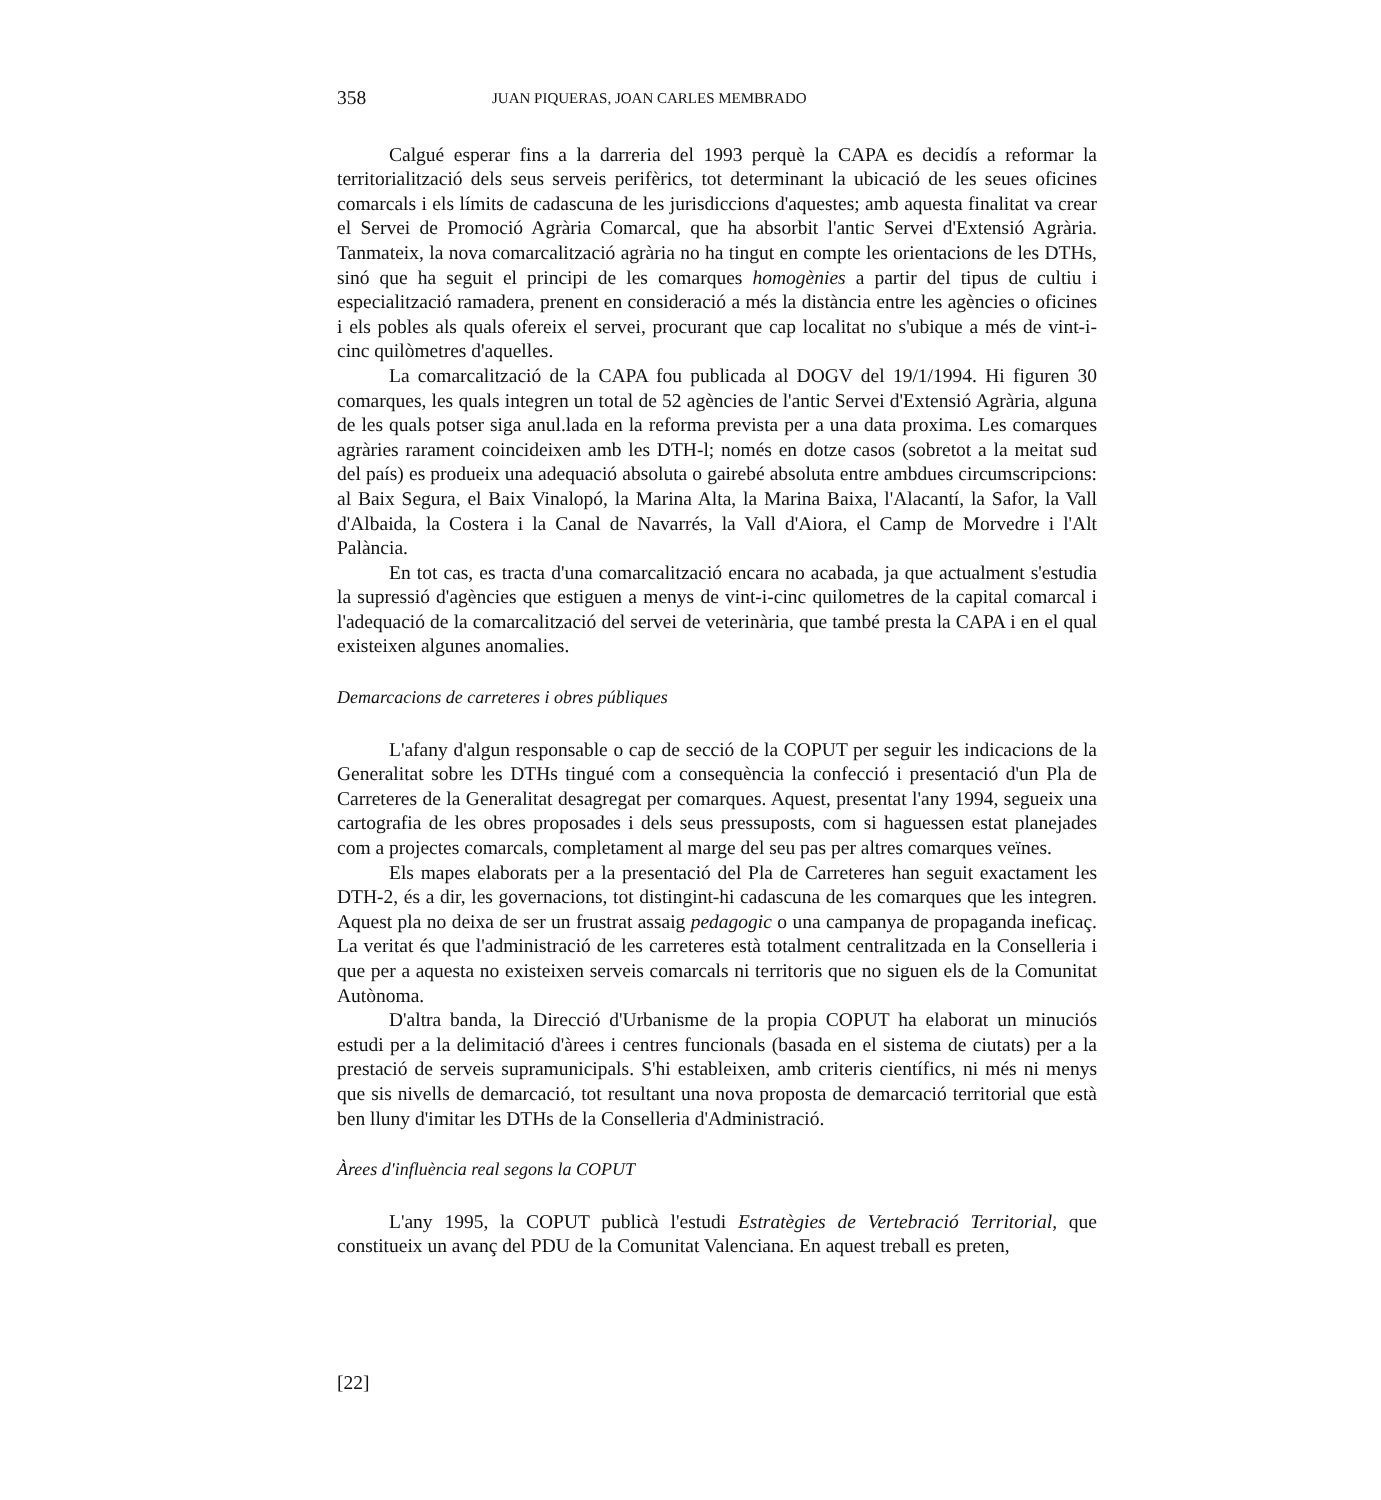358 JUAN PIQUERAS, JOAN CARLES MEMBRADO
Calgué esperar fins a la darreria del 1993 perquè la CAPA es decidís a reformar la territorialització dels seus serveis perifèrics, tot determinant la ubicació de les seues oficines comarcals i els límits de cadascuna de les jurisdiccions d'aquestes; amb aquesta finalitat va crear el Servei de Promoció Agrària Comarcal, que ha absorbit l'antic Servei d'Extensió Agrària. Tanmateix, la nova comarcalització agrària no ha tingut en compte les orientacions de les DTHs, sinó que ha seguit el principi de les comarques homogènies a partir del tipus de cultiu i especialització ramadera, prenent en consideració a més la distància entre les agències o oficines i els pobles als quals ofereix el servei, procurant que cap localitat no s'ubique a més de vint-i-cinc quilòmetres d'aquelles.
La comarcalització de la CAPA fou publicada al DOGV del 19/1/1994. Hi figuren 30 comarques, les quals integren un total de 52 agències de l'antic Servei d'Extensió Agrària, alguna de les quals potser siga anul.lada en la reforma prevista per a una data proxima. Les comarques agràries rarament coincideixen amb les DTH-l; només en dotze casos (sobretot a la meitat sud del país) es produeix una adequació absoluta o gairebé absoluta entre ambdues circumscripcions: al Baix Segura, el Baix Vinalopó, la Marina Alta, la Marina Baixa, l'Alacantí, la Safor, la Vall d'Albaida, la Costera i la Canal de Navarrés, la Vall d'Aiora, el Camp de Morvedre i l'Alt Palància.
En tot cas, es tracta d'una comarcalització encara no acabada, ja que actualment s'estudia la supressió d'agències que estiguen a menys de vint-i-cinc quilometres de la capital comarcal i l'adequació de la comarcalització del servei de veterinària, que també presta la CAPA i en el qual existeixen algunes anomalies.
Demarcacions de carreteres i obres públiques
L'afany d'algun responsable o cap de secció de la COPUT per seguir les indicacions de la Generalitat sobre les DTHs tingué com a consequència la confecció i presentació d'un Pla de Carreteres de la Generalitat desagregat per comarques. Aquest, presentat l'any 1994, segueix una cartografia de les obres proposades i dels seus pressuposts, com si haguessen estat planejades com a projectes comarcals, completament al marge del seu pas per altres comarques veïnes.
Els mapes elaborats per a la presentació del Pla de Carreteres han seguit exactament les DTH-2, és a dir, les governacions, tot distingint-hi cadascuna de les comarques que les integren. Aquest pla no deixa de ser un frustrat assaig pedagogic o una campanya de propaganda ineficaç. La veritat és que l'administració de les carreteres està totalment centralitzada en la Conselleria i que per a aquesta no existeixen serveis comarcals ni territoris que no siguen els de la Comunitat Autònoma.
D'altra banda, la Direcció d'Urbanisme de la propia COPUT ha elaborat un minuciós estudi per a la delimitació d'àrees i centres funcionals (basada en el sistema de ciutats) per a la prestació de serveis supramunicipals. S'hi estableixen, amb criteris científics, ni més ni menys que sis nivells de demarcació, tot resultant una nova proposta de demarcació territorial que està ben lluny d'imitar les DTHs de la Conselleria d'Administració.
Àrees d'influència real segons la COPUT
L'any 1995, la COPUT publicà l'estudi Estratègies de Vertebració Territorial, que constitueix un avanç del PDU de la Comunitat Valenciana. En aquest treball es preten,
[22]